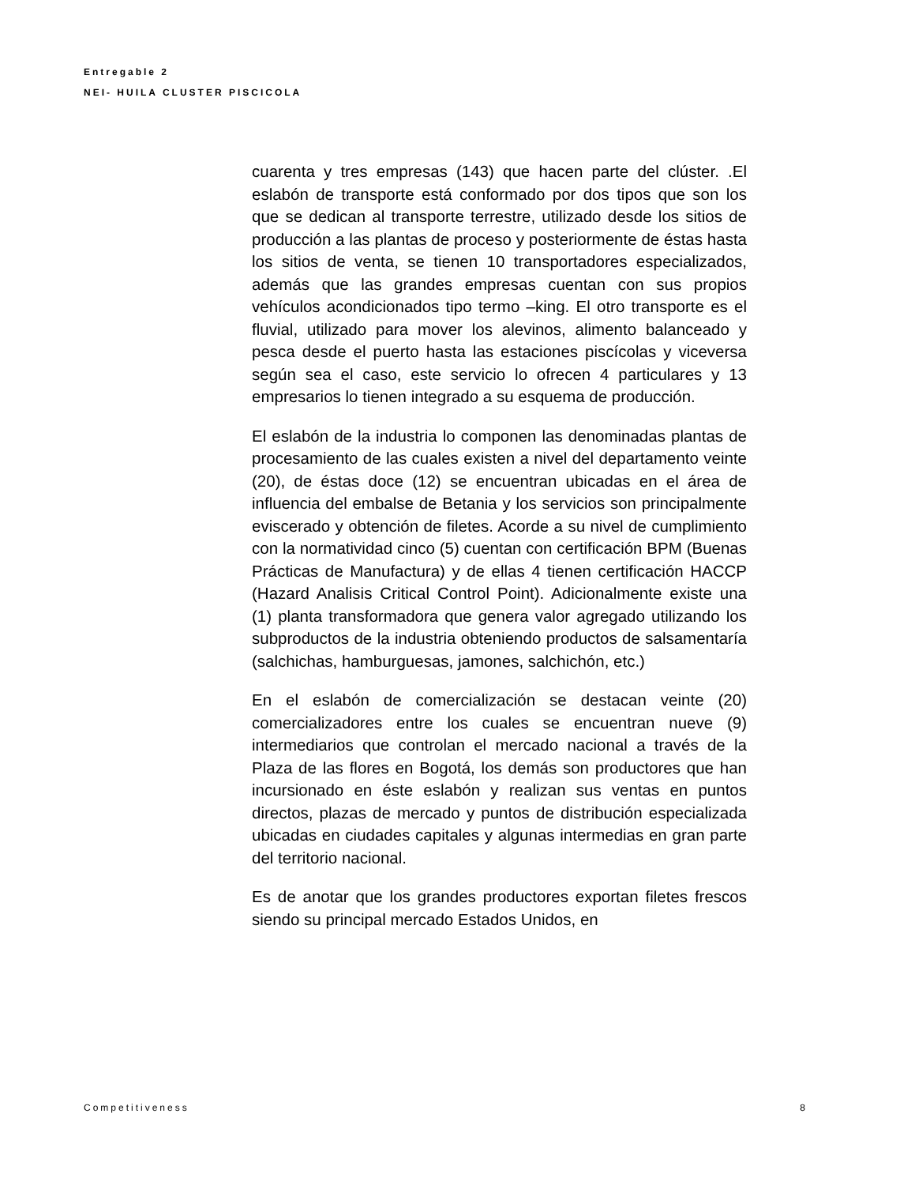Entregable 2
NEI- HUILA CLUSTER PISCICOLA
cuarenta y tres empresas (143) que hacen parte del clúster. .El eslabón de transporte está conformado por dos tipos que son los que se dedican al transporte terrestre, utilizado desde los sitios de producción a las plantas de proceso y posteriormente de éstas hasta los sitios de venta, se tienen 10 transportadores especializados, además que las grandes empresas cuentan con sus propios vehículos acondicionados tipo termo –king. El otro transporte es el fluvial, utilizado para mover los alevinos, alimento balanceado y pesca desde el puerto hasta las estaciones piscícolas y viceversa según sea el caso, este servicio lo ofrecen 4 particulares y 13 empresarios lo tienen integrado a su esquema de producción.
El eslabón de la industria lo componen las denominadas plantas de procesamiento de las cuales existen a nivel del departamento veinte (20), de éstas doce (12) se encuentran ubicadas en el área de influencia del embalse de Betania y los servicios son principalmente eviscerado y obtención de filetes. Acorde a su nivel de cumplimiento con la normatividad cinco (5) cuentan con certificación BPM (Buenas Prácticas de Manufactura) y de ellas 4 tienen certificación HACCP (Hazard Analisis Critical Control Point). Adicionalmente existe una (1) planta transformadora que genera valor agregado utilizando los subproductos de la industria obteniendo productos de salsamentaría (salchichas, hamburguesas, jamones, salchichón, etc.)
En el eslabón de comercialización se destacan veinte (20) comercializadores entre los cuales se encuentran nueve (9) intermediarios que controlan el mercado nacional a través de la Plaza de las flores en Bogotá, los demás son productores que han incursionado en éste eslabón y realizan sus ventas en puntos directos, plazas de mercado y puntos de distribución especializada ubicadas en ciudades capitales y algunas intermedias en gran parte del territorio nacional.
Es de anotar que los grandes productores exportan filetes frescos siendo su principal mercado Estados Unidos, en
Competitiveness 8